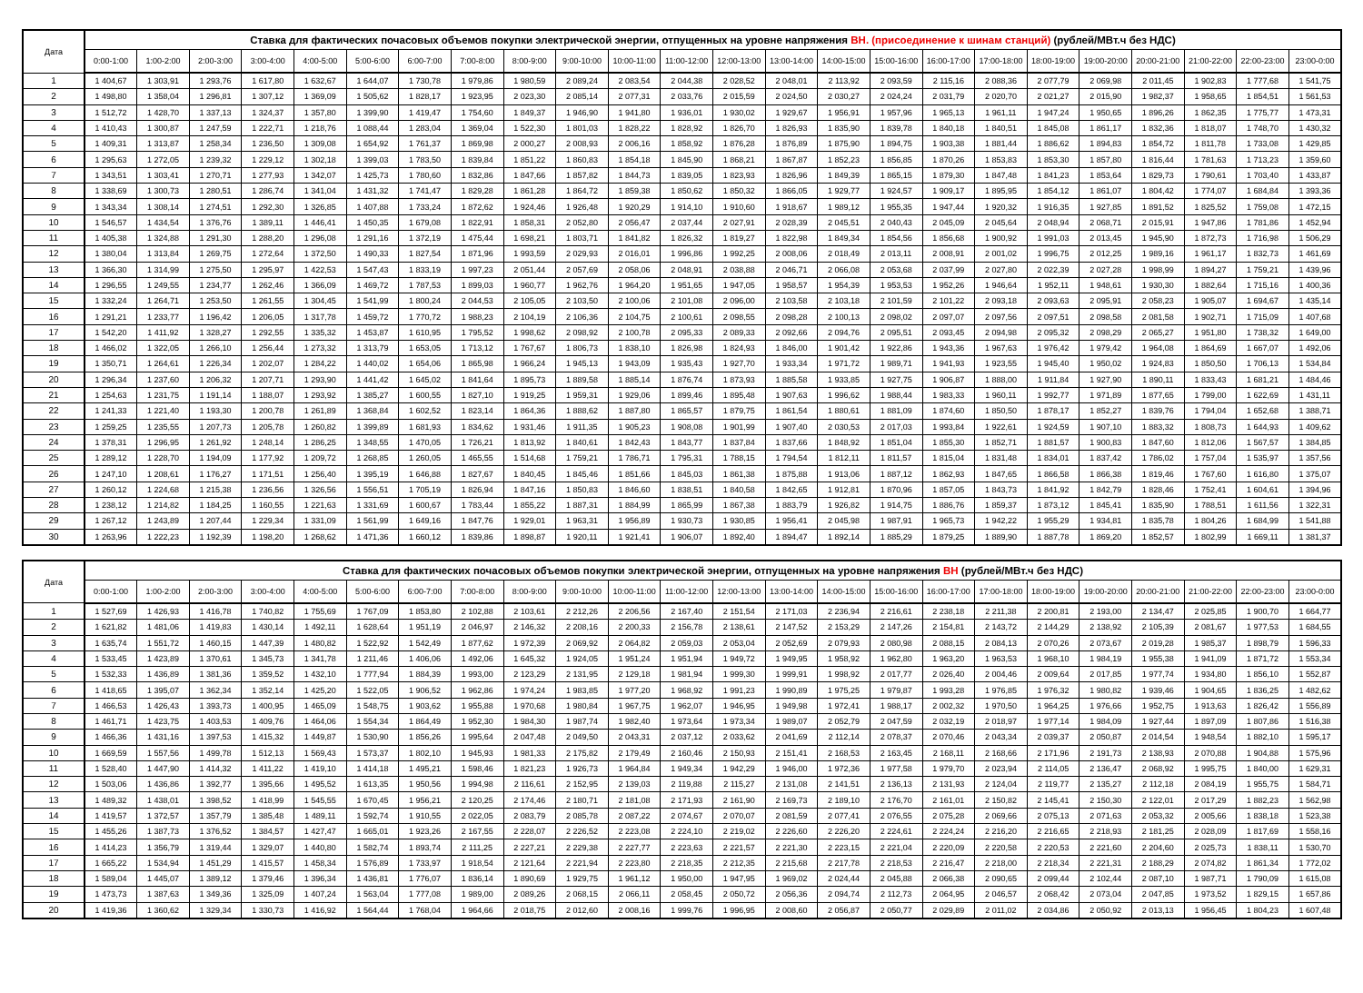| Дата | Ставка для фактических почасовых объемов покупки электрической энергии, отпущенных на уровне напряжения ВН. (присоединение к шинам станций) (рублей/МВт.ч без НДС) | | | | | | | | | | | | | | | | | | | | | | | |
| --- | --- | --- | --- | --- | --- | --- | --- | --- | --- | --- | --- | --- | --- | --- | --- | --- | --- | --- | --- | --- | --- | --- | --- | --- |
| | 0:00-1:00 | 1:00-2:00 | 2:00-3:00 | 3:00-4:00 | 4:00-5:00 | 5:00-6:00 | 6:00-7:00 | 7:00-8:00 | 8:00-9:00 | 9:00-10:00 | 10:00-11:00 | 11:00-12:00 | 12:00-13:00 | 13:00-14:00 | 14:00-15:00 | 15:00-16:00 | 16:00-17:00 | 17:00-18:00 | 18:00-19:00 | 19:00-20:00 | 20:00-21:00 | 21:00-22:00 | 22:00-23:00 | 23:00-0:00 |
| 1 | 1 404,67 | 1 303,91 | 1 293,76 | 1 617,80 | 1 632,67 | 1 644,07 | 1 730,78 | 1 979,86 | 1 980,59 | 2 089,24 | 2 083,54 | 2 044,38 | 2 028,52 | 2 048,01 | 2 113,92 | 2 093,59 | 2 115,16 | 2 088,36 | 2 077,79 | 2 069,98 | 2 011,45 | 1 902,83 | 1 777,68 | 1 541,75 |
| 2 | 1 498,80 | 1 358,04 | 1 296,81 | 1 307,12 | 1 369,09 | 1 505,62 | 1 828,17 | 1 923,95 | 2 023,30 | 2 085,14 | 2 077,31 | 2 033,76 | 2 015,59 | 2 024,50 | 2 030,27 | 2 024,24 | 2 031,79 | 2 020,70 | 2 021,27 | 2 015,90 | 1 982,37 | 1 958,65 | 1 854,51 | 1 561,53 |
| 3 | 1 512,72 | 1 428,70 | 1 337,13 | 1 324,37 | 1 357,80 | 1 399,90 | 1 419,47 | 1 754,60 | 1 849,37 | 1 946,90 | 1 941,80 | 1 936,01 | 1 930,02 | 1 929,67 | 1 956,91 | 1 957,96 | 1 965,13 | 1 961,11 | 1 947,24 | 1 950,65 | 1 896,26 | 1 862,35 | 1 775,77 | 1 473,31 |
| 4 | 1 410,43 | 1 300,87 | 1 247,59 | 1 222,71 | 1 218,76 | 1 088,44 | 1 283,04 | 1 369,04 | 1 522,30 | 1 801,03 | 1 828,22 | 1 828,92 | 1 826,70 | 1 826,93 | 1 835,90 | 1 839,78 | 1 840,18 | 1 840,51 | 1 845,08 | 1 861,17 | 1 832,36 | 1 818,07 | 1 748,70 | 1 430,32 |
| 5 | 1 409,31 | 1 313,87 | 1 258,34 | 1 236,50 | 1 309,08 | 1 654,92 | 1 761,37 | 1 869,98 | 2 000,27 | 2 008,93 | 2 006,16 | 1 858,92 | 1 876,28 | 1 876,89 | 1 875,90 | 1 894,75 | 1 903,38 | 1 881,44 | 1 886,62 | 1 894,83 | 1 854,72 | 1 811,78 | 1 733,08 | 1 429,85 |
| 6 | 1 295,63 | 1 272,05 | 1 239,32 | 1 229,12 | 1 302,18 | 1 399,03 | 1 783,50 | 1 839,84 | 1 851,22 | 1 860,83 | 1 854,18 | 1 845,90 | 1 868,21 | 1 867,87 | 1 852,23 | 1 856,85 | 1 870,26 | 1 853,83 | 1 853,30 | 1 857,80 | 1 816,44 | 1 781,63 | 1 713,23 | 1 359,60 |
| 7 | 1 343,51 | 1 303,41 | 1 270,71 | 1 277,93 | 1 342,07 | 1 425,73 | 1 780,60 | 1 832,86 | 1 847,66 | 1 857,82 | 1 844,73 | 1 839,05 | 1 823,93 | 1 826,96 | 1 849,39 | 1 865,15 | 1 879,30 | 1 847,48 | 1 841,23 | 1 853,64 | 1 829,73 | 1 790,61 | 1 703,40 | 1 433,87 |
| 8 | 1 338,69 | 1 300,73 | 1 280,51 | 1 286,74 | 1 341,04 | 1 431,32 | 1 741,47 | 1 829,28 | 1 861,28 | 1 864,72 | 1 859,38 | 1 850,62 | 1 850,32 | 1 866,05 | 1 929,77 | 1 924,57 | 1 909,17 | 1 895,95 | 1 854,12 | 1 861,07 | 1 804,42 | 1 774,07 | 1 684,84 | 1 393,36 |
| 9 | 1 343,34 | 1 308,14 | 1 274,51 | 1 292,30 | 1 326,85 | 1 407,88 | 1 733,24 | 1 872,62 | 1 924,46 | 1 926,48 | 1 920,29 | 1 914,10 | 1 910,60 | 1 918,67 | 1 989,12 | 1 955,35 | 1 947,44 | 1 920,32 | 1 916,35 | 1 927,85 | 1 891,52 | 1 825,52 | 1 759,08 | 1 472,15 |
| 10 | 1 546,57 | 1 434,54 | 1 376,76 | 1 389,11 | 1 446,41 | 1 450,35 | 1 679,08 | 1 822,91 | 1 858,31 | 2 052,80 | 2 056,47 | 2 037,44 | 2 027,91 | 2 028,39 | 2 045,51 | 2 040,43 | 2 045,09 | 2 045,64 | 2 048,94 | 2 068,71 | 2 015,91 | 1 947,86 | 1 781,86 | 1 452,94 |
| 11 | 1 405,38 | 1 324,88 | 1 291,30 | 1 288,20 | 1 296,08 | 1 291,16 | 1 372,19 | 1 475,44 | 1 698,21 | 1 803,71 | 1 841,82 | 1 826,32 | 1 819,27 | 1 822,98 | 1 849,34 | 1 854,56 | 1 856,68 | 1 900,92 | 1 991,03 | 2 013,45 | 1 945,90 | 1 872,73 | 1 716,98 | 1 506,29 |
| 12 | 1 380,04 | 1 313,84 | 1 269,75 | 1 272,64 | 1 372,50 | 1 490,33 | 1 827,54 | 1 871,96 | 1 993,59 | 2 029,93 | 2 016,01 | 1 996,86 | 1 992,25 | 2 008,06 | 2 018,49 | 2 013,11 | 2 008,91 | 2 001,02 | 1 996,75 | 2 012,25 | 1 989,16 | 1 961,17 | 1 832,73 | 1 461,69 |
| 13 | 1 366,30 | 1 314,99 | 1 275,50 | 1 295,97 | 1 422,53 | 1 547,43 | 1 833,19 | 1 997,23 | 2 051,44 | 2 057,69 | 2 058,06 | 2 048,91 | 2 038,88 | 2 046,71 | 2 066,08 | 2 053,68 | 2 037,99 | 2 027,80 | 2 022,39 | 2 027,28 | 1 998,99 | 1 894,27 | 1 759,21 | 1 439,96 |
| 14 | 1 296,55 | 1 249,55 | 1 234,77 | 1 262,46 | 1 366,09 | 1 469,72 | 1 787,53 | 1 899,03 | 1 960,77 | 1 962,76 | 1 964,20 | 1 951,65 | 1 947,05 | 1 958,57 | 1 954,39 | 1 953,53 | 1 952,26 | 1 946,64 | 1 952,11 | 1 948,61 | 1 930,30 | 1 882,64 | 1 715,16 | 1 400,36 |
| 15 | 1 332,24 | 1 264,71 | 1 253,50 | 1 261,55 | 1 304,45 | 1 541,99 | 1 800,24 | 2 044,53 | 2 105,05 | 2 103,50 | 2 100,06 | 2 101,08 | 2 096,00 | 2 103,58 | 2 103,18 | 2 101,59 | 2 101,22 | 2 093,18 | 2 093,63 | 2 095,91 | 2 058,23 | 1 905,07 | 1 694,67 | 1 435,14 |
| 16 | 1 291,21 | 1 233,77 | 1 196,42 | 1 206,05 | 1 317,78 | 1 459,72 | 1 770,72 | 1 988,23 | 2 104,19 | 2 106,36 | 2 104,75 | 2 100,61 | 2 098,55 | 2 098,28 | 2 100,13 | 2 098,02 | 2 097,07 | 2 097,56 | 2 097,51 | 2 098,58 | 2 081,58 | 1 902,71 | 1 715,09 | 1 407,68 |
| 17 | 1 542,20 | 1 411,92 | 1 328,27 | 1 292,55 | 1 335,32 | 1 453,87 | 1 610,95 | 1 795,52 | 1 998,62 | 2 098,92 | 2 100,78 | 2 095,33 | 2 089,33 | 2 092,66 | 2 094,76 | 2 095,51 | 2 093,45 | 2 094,98 | 2 095,32 | 2 098,29 | 2 065,27 | 1 951,80 | 1 738,32 | 1 649,00 |
| 18 | 1 466,02 | 1 322,05 | 1 266,10 | 1 256,44 | 1 273,32 | 1 313,79 | 1 653,05 | 1 713,12 | 1 767,67 | 1 806,73 | 1 838,10 | 1 826,98 | 1 824,93 | 1 846,00 | 1 901,42 | 1 922,86 | 1 943,36 | 1 967,63 | 1 976,42 | 1 979,42 | 1 964,08 | 1 864,69 | 1 667,07 | 1 492,06 |
| 19 | 1 350,71 | 1 264,61 | 1 226,34 | 1 202,07 | 1 284,22 | 1 440,02 | 1 654,06 | 1 865,98 | 1 966,24 | 1 945,13 | 1 943,09 | 1 935,43 | 1 927,70 | 1 933,34 | 1 971,72 | 1 989,71 | 1 941,93 | 1 923,55 | 1 945,40 | 1 950,02 | 1 924,83 | 1 850,50 | 1 706,13 | 1 534,84 |
| 20 | 1 296,34 | 1 237,60 | 1 206,32 | 1 207,71 | 1 293,90 | 1 441,42 | 1 645,02 | 1 841,64 | 1 895,73 | 1 889,58 | 1 885,14 | 1 876,74 | 1 873,93 | 1 885,58 | 1 933,85 | 1 927,75 | 1 906,87 | 1 888,00 | 1 911,84 | 1 927,90 | 1 890,11 | 1 833,43 | 1 681,21 | 1 484,46 |
| 21 | 1 254,63 | 1 231,75 | 1 191,14 | 1 188,07 | 1 293,92 | 1 385,27 | 1 600,55 | 1 827,10 | 1 919,25 | 1 959,31 | 1 929,06 | 1 899,46 | 1 895,48 | 1 907,63 | 1 996,62 | 1 988,44 | 1 983,33 | 1 960,11 | 1 992,77 | 1 971,89 | 1 877,65 | 1 799,00 | 1 622,69 | 1 431,11 |
| 22 | 1 241,33 | 1 221,40 | 1 193,30 | 1 200,78 | 1 261,89 | 1 368,84 | 1 602,52 | 1 823,14 | 1 864,36 | 1 888,62 | 1 887,80 | 1 865,57 | 1 879,75 | 1 861,54 | 1 880,61 | 1 881,09 | 1 874,60 | 1 850,50 | 1 878,17 | 1 852,27 | 1 839,76 | 1 794,04 | 1 652,68 | 1 388,71 |
| 23 | 1 259,25 | 1 235,55 | 1 207,73 | 1 205,78 | 1 260,82 | 1 399,89 | 1 681,93 | 1 834,62 | 1 931,46 | 1 911,35 | 1 905,23 | 1 908,08 | 1 901,99 | 1 907,40 | 2 030,53 | 2 017,03 | 1 993,84 | 1 922,61 | 1 924,59 | 1 907,10 | 1 883,32 | 1 808,73 | 1 644,93 | 1 409,62 |
| 24 | 1 378,31 | 1 296,95 | 1 261,92 | 1 248,14 | 1 286,25 | 1 348,55 | 1 470,05 | 1 726,21 | 1 813,92 | 1 840,61 | 1 842,43 | 1 843,77 | 1 837,84 | 1 837,66 | 1 848,92 | 1 851,04 | 1 855,30 | 1 852,71 | 1 881,57 | 1 900,83 | 1 847,60 | 1 812,06 | 1 567,57 | 1 384,85 |
| 25 | 1 289,12 | 1 228,70 | 1 194,09 | 1 177,92 | 1 209,72 | 1 268,85 | 1 260,05 | 1 465,55 | 1 514,68 | 1 759,21 | 1 786,71 | 1 795,31 | 1 788,15 | 1 794,54 | 1 812,11 | 1 811,57 | 1 815,04 | 1 831,48 | 1 834,01 | 1 837,42 | 1 786,02 | 1 757,04 | 1 535,97 | 1 357,56 |
| 26 | 1 247,10 | 1 208,61 | 1 176,27 | 1 171,51 | 1 256,40 | 1 395,19 | 1 646,88 | 1 827,67 | 1 840,45 | 1 845,46 | 1 851,66 | 1 845,03 | 1 861,38 | 1 875,88 | 1 913,06 | 1 887,12 | 1 862,93 | 1 847,65 | 1 866,58 | 1 866,38 | 1 819,46 | 1 767,60 | 1 616,80 | 1 375,07 |
| 27 | 1 260,12 | 1 224,68 | 1 215,38 | 1 236,56 | 1 326,56 | 1 556,51 | 1 705,19 | 1 826,94 | 1 847,16 | 1 850,83 | 1 846,60 | 1 838,51 | 1 840,58 | 1 842,65 | 1 912,81 | 1 870,96 | 1 857,05 | 1 843,73 | 1 841,92 | 1 842,79 | 1 828,46 | 1 752,41 | 1 604,61 | 1 394,96 |
| 28 | 1 238,12 | 1 214,82 | 1 184,25 | 1 160,55 | 1 221,63 | 1 331,69 | 1 600,67 | 1 783,44 | 1 855,22 | 1 887,31 | 1 884,99 | 1 865,99 | 1 867,38 | 1 883,79 | 1 926,82 | 1 914,75 | 1 886,76 | 1 859,37 | 1 873,12 | 1 845,41 | 1 835,90 | 1 788,51 | 1 611,56 | 1 322,31 |
| 29 | 1 267,12 | 1 243,89 | 1 207,44 | 1 229,34 | 1 331,09 | 1 561,99 | 1 649,16 | 1 847,76 | 1 929,01 | 1 963,31 | 1 956,89 | 1 930,73 | 1 930,85 | 1 956,41 | 2 045,98 | 1 987,91 | 1 965,73 | 1 942,22 | 1 955,29 | 1 934,81 | 1 835,78 | 1 804,26 | 1 684,99 | 1 541,88 |
| 30 | 1 263,96 | 1 222,23 | 1 192,39 | 1 198,20 | 1 268,62 | 1 471,36 | 1 660,12 | 1 839,86 | 1 898,87 | 1 920,11 | 1 921,41 | 1 906,07 | 1 892,40 | 1 894,47 | 1 892,14 | 1 885,29 | 1 879,25 | 1 889,90 | 1 887,78 | 1 869,20 | 1 852,57 | 1 802,99 | 1 669,11 | 1 381,37 |
| Дата | Ставка для фактических почасовых объемов покупки электрической энергии, отпущенных на уровне напряжения ВН (рублей/МВт.ч без НДС) | | | | | | | | | | | | | | | | | | | | | | | |
| --- | --- | --- | --- | --- | --- | --- | --- | --- | --- | --- | --- | --- | --- | --- | --- | --- | --- | --- | --- | --- | --- | --- | --- | --- |
| | 0:00-1:00 | 1:00-2:00 | 2:00-3:00 | 3:00-4:00 | 4:00-5:00 | 5:00-6:00 | 6:00-7:00 | 7:00-8:00 | 8:00-9:00 | 9:00-10:00 | 10:00-11:00 | 11:00-12:00 | 12:00-13:00 | 13:00-14:00 | 14:00-15:00 | 15:00-16:00 | 16:00-17:00 | 17:00-18:00 | 18:00-19:00 | 19:00-20:00 | 20:00-21:00 | 21:00-22:00 | 22:00-23:00 | 23:00-0:00 |
| 1 | 1 527,69 | 1 426,93 | 1 416,78 | 1 740,82 | 1 755,69 | 1 767,09 | 1 853,80 | 2 102,88 | 2 103,61 | 2 212,26 | 2 206,56 | 2 167,40 | 2 151,54 | 2 171,03 | 2 236,94 | 2 216,61 | 2 238,18 | 2 211,38 | 2 200,81 | 2 193,00 | 2 134,47 | 2 025,85 | 1 900,70 | 1 664,77 |
| 2 | 1 621,82 | 1 481,06 | 1 419,83 | 1 430,14 | 1 492,11 | 1 628,64 | 1 951,19 | 2 046,97 | 2 146,32 | 2 208,16 | 2 200,33 | 2 156,78 | 2 138,61 | 2 147,52 | 2 153,29 | 2 147,26 | 2 154,81 | 2 143,72 | 2 144,29 | 2 138,92 | 2 105,39 | 2 081,67 | 1 977,53 | 1 684,55 |
| 3 | 1 635,74 | 1 551,72 | 1 460,15 | 1 447,39 | 1 480,82 | 1 522,92 | 1 542,49 | 1 877,62 | 1 972,39 | 2 069,92 | 2 064,82 | 2 059,03 | 2 053,04 | 2 052,69 | 2 079,93 | 2 080,98 | 2 088,15 | 2 084,13 | 2 070,26 | 2 073,67 | 2 019,28 | 1 985,37 | 1 898,79 | 1 596,33 |
| 4 | 1 533,45 | 1 423,89 | 1 370,61 | 1 345,73 | 1 341,78 | 1 211,46 | 1 406,06 | 1 492,06 | 1 645,32 | 1 924,05 | 1 951,24 | 1 951,94 | 1 949,72 | 1 949,95 | 1 958,92 | 1 962,80 | 1 963,20 | 1 963,53 | 1 968,10 | 1 984,19 | 1 955,38 | 1 941,09 | 1 871,72 | 1 553,34 |
| 5 | 1 532,33 | 1 436,89 | 1 381,36 | 1 359,52 | 1 432,10 | 1 777,94 | 1 884,39 | 1 993,00 | 2 123,29 | 2 131,95 | 2 129,18 | 1 981,94 | 1 999,30 | 1 999,91 | 1 998,92 | 2 017,77 | 2 026,40 | 2 004,46 | 2 009,64 | 2 017,85 | 1 977,74 | 1 934,80 | 1 856,10 | 1 552,87 |
| 6 | 1 418,65 | 1 395,07 | 1 362,34 | 1 352,14 | 1 425,20 | 1 522,05 | 1 906,52 | 1 962,86 | 1 974,24 | 1 983,85 | 1 977,20 | 1 968,92 | 1 991,23 | 1 990,89 | 1 975,25 | 1 979,87 | 1 993,28 | 1 976,85 | 1 976,32 | 1 980,82 | 1 939,46 | 1 904,65 | 1 836,25 | 1 482,62 |
| 7 | 1 466,53 | 1 426,43 | 1 393,73 | 1 400,95 | 1 465,09 | 1 548,75 | 1 903,62 | 1 955,88 | 1 970,68 | 1 980,84 | 1 967,75 | 1 962,07 | 1 946,95 | 1 949,98 | 1 972,41 | 1 988,17 | 2 002,32 | 1 970,50 | 1 964,25 | 1 976,66 | 1 952,75 | 1 913,63 | 1 826,42 | 1 556,89 |
| 8 | 1 461,71 | 1 423,75 | 1 403,53 | 1 409,76 | 1 464,06 | 1 554,34 | 1 864,49 | 1 952,30 | 1 984,30 | 1 987,74 | 1 982,40 | 1 973,64 | 1 973,34 | 1 989,07 | 2 052,79 | 2 047,59 | 2 032,19 | 2 018,97 | 1 977,14 | 1 984,09 | 1 927,44 | 1 897,09 | 1 807,86 | 1 516,38 |
| 9 | 1 466,36 | 1 431,16 | 1 397,53 | 1 415,32 | 1 449,87 | 1 530,90 | 1 856,26 | 1 995,64 | 2 047,48 | 2 049,50 | 2 043,31 | 2 037,12 | 2 033,62 | 2 041,69 | 2 112,14 | 2 078,37 | 2 070,46 | 2 043,34 | 2 039,37 | 2 050,87 | 2 014,54 | 1 948,54 | 1 882,10 | 1 595,17 |
| 10 | 1 669,59 | 1 557,56 | 1 499,78 | 1 512,13 | 1 569,43 | 1 573,37 | 1 802,10 | 1 945,93 | 1 981,33 | 2 175,82 | 2 179,49 | 2 160,46 | 2 150,93 | 2 151,41 | 2 168,53 | 2 163,45 | 2 168,11 | 2 168,66 | 2 171,96 | 2 191,73 | 2 138,93 | 2 070,88 | 1 904,88 | 1 575,96 |
| 11 | 1 528,40 | 1 447,90 | 1 414,32 | 1 411,22 | 1 419,10 | 1 414,18 | 1 495,21 | 1 598,46 | 1 821,23 | 1 926,73 | 1 964,84 | 1 949,34 | 1 942,29 | 1 946,00 | 1 972,36 | 1 977,58 | 1 979,70 | 2 023,94 | 2 114,05 | 2 136,47 | 2 068,92 | 1 995,75 | 1 840,00 | 1 629,31 |
| 12 | 1 503,06 | 1 436,86 | 1 392,77 | 1 395,66 | 1 495,52 | 1 613,35 | 1 950,56 | 1 994,98 | 2 116,61 | 2 152,95 | 2 139,03 | 2 119,88 | 2 115,27 | 2 131,08 | 2 141,51 | 2 136,13 | 2 131,93 | 2 124,04 | 2 119,77 | 2 135,27 | 2 112,18 | 2 084,19 | 1 955,75 | 1 584,71 |
| 13 | 1 489,32 | 1 438,01 | 1 398,52 | 1 418,99 | 1 545,55 | 1 670,45 | 1 956,21 | 2 120,25 | 2 174,46 | 2 180,71 | 2 181,08 | 2 171,93 | 2 161,90 | 2 169,73 | 2 189,10 | 2 176,70 | 2 161,01 | 2 150,82 | 2 145,41 | 2 150,30 | 2 122,01 | 2 017,29 | 1 882,23 | 1 562,98 |
| 14 | 1 419,57 | 1 372,57 | 1 357,79 | 1 385,48 | 1 489,11 | 1 592,74 | 1 910,55 | 2 022,05 | 2 083,79 | 2 085,78 | 2 087,22 | 2 074,67 | 2 070,07 | 2 081,59 | 2 077,41 | 2 076,55 | 2 075,28 | 2 069,66 | 2 075,13 | 2 071,63 | 2 053,32 | 2 005,66 | 1 838,18 | 1 523,38 |
| 15 | 1 455,26 | 1 387,73 | 1 376,52 | 1 384,57 | 1 427,47 | 1 665,01 | 1 923,26 | 2 167,55 | 2 228,07 | 2 226,52 | 2 223,08 | 2 224,10 | 2 219,02 | 2 226,60 | 2 226,20 | 2 224,61 | 2 224,24 | 2 216,20 | 2 216,65 | 2 218,93 | 2 181,25 | 2 028,09 | 1 817,69 | 1 558,16 |
| 16 | 1 414,23 | 1 356,79 | 1 319,44 | 1 329,07 | 1 440,80 | 1 582,74 | 1 893,74 | 2 111,25 | 2 227,21 | 2 229,38 | 2 227,77 | 2 223,63 | 2 221,57 | 2 221,30 | 2 223,15 | 2 221,04 | 2 220,09 | 2 220,58 | 2 220,53 | 2 221,60 | 2 204,60 | 2 025,73 | 1 838,11 | 1 530,70 |
| 17 | 1 665,22 | 1 534,94 | 1 451,29 | 1 415,57 | 1 458,34 | 1 576,89 | 1 733,97 | 1 918,54 | 2 121,64 | 2 221,94 | 2 223,80 | 2 218,35 | 2 212,35 | 2 215,68 | 2 217,78 | 2 218,53 | 2 216,47 | 2 218,00 | 2 218,34 | 2 221,31 | 2 188,29 | 2 074,82 | 1 861,34 | 1 772,02 |
| 18 | 1 589,04 | 1 445,07 | 1 389,12 | 1 379,46 | 1 396,34 | 1 436,81 | 1 776,07 | 1 836,14 | 1 890,69 | 1 929,75 | 1 961,12 | 1 950,00 | 1 947,95 | 1 969,02 | 2 024,44 | 2 045,88 | 2 066,38 | 2 090,65 | 2 099,44 | 2 102,44 | 2 087,10 | 1 987,71 | 1 790,09 | 1 615,08 |
| 19 | 1 473,73 | 1 387,63 | 1 349,36 | 1 325,09 | 1 407,24 | 1 563,04 | 1 777,08 | 1 989,00 | 2 089,26 | 2 068,15 | 2 066,11 | 2 058,45 | 2 050,72 | 2 056,36 | 2 094,74 | 2 112,73 | 2 064,95 | 2 046,57 | 2 068,42 | 2 073,04 | 2 047,85 | 1 973,52 | 1 829,15 | 1 657,86 |
| 20 | 1 419,36 | 1 360,62 | 1 329,34 | 1 330,73 | 1 416,92 | 1 564,44 | 1 768,04 | 1 964,66 | 2 018,75 | 2 012,60 | 2 008,16 | 1 999,76 | 1 996,95 | 2 008,60 | 2 056,87 | 2 050,77 | 2 029,89 | 2 011,02 | 2 034,86 | 2 050,92 | 2 013,13 | 1 956,45 | 1 804,23 | 1 607,48 |